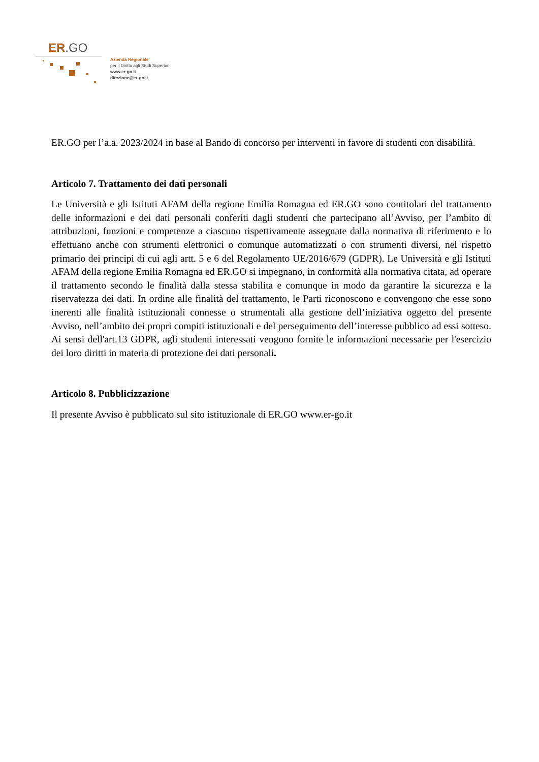ER.GO
Azienda Regionale
per il Diritto agli Studi Superiori
www.er-go.it
direzione@er-go.it
ER.GO per l’a.a. 2023/2024 in base al Bando di concorso per interventi in favore di studenti con disabilità.
Articolo 7. Trattamento dei dati personali
Le Università e gli Istituti AFAM della regione Emilia Romagna ed ER.GO sono contitolari del trattamento delle informazioni e dei dati personali conferiti dagli studenti che partecipano all’Avviso, per l’ambito di attribuzioni, funzioni e competenze a ciascuno rispettivamente assegnate dalla normativa di riferimento e lo effettuano anche con strumenti elettronici o comunque automatizzati o con strumenti diversi, nel rispetto primario dei principi di cui agli artt. 5 e 6 del Regolamento UE/2016/679 (GDPR). Le Università e gli Istituti AFAM della regione Emilia Romagna ed ER.GO si impegnano, in conformità alla normativa citata, ad operare il trattamento secondo le finalità dalla stessa stabilita e comunque in modo da garantire la sicurezza e la riservatezza dei dati. In ordine alle finalità del trattamento, le Parti riconoscono e convengono che esse sono inerenti alle finalità istituzionali connesse o strumentali alla gestione dell’iniziativa oggetto del presente Avviso, nell’ambito dei propri compiti istituzionali e del perseguimento dell’interesse pubblico ad essi sotteso. Ai sensi dell'art.13 GDPR, agli studenti interessati vengono fornite le informazioni necessarie per l'esercizio dei loro diritti in materia di protezione dei dati personali.
Articolo 8. Pubblicizzazione
Il presente Avviso è pubblicato sul sito istituzionale di ER.GO www.er-go.it